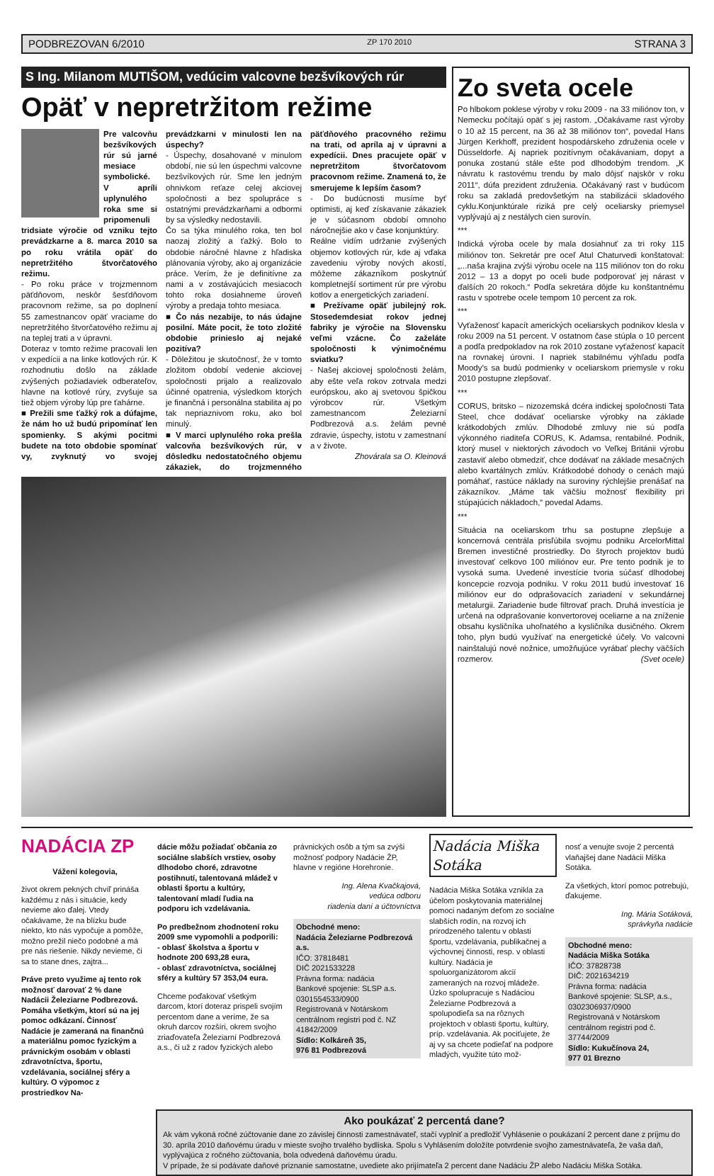PODBREZOVAN 6/2010 ZP 170 2010 STRANA 3
S Ing. Milanom MUTIŠOM, vedúcim valcovne bezšvíkových rúr
Opäť v nepretržitom režime
Pre valcovňu bezšvíkových rúr sú jarné mesiace symbolické. V apríli uplynulého roka sme si pripomenuli tridsiate výročie od vzniku tejto prevádzkarne a 8. marca 2010 sa po roku vrátila opäť do nepretržitého štvorčatového režimu.
- Po roku práce v trojzmennom päťdňovom, neskôr šesťdňovom pracovnom režime, sa po doplnení 55 zamestnancov opäť vraciame do nepretržitého štvorčatového režimu aj na teplej trati a v úpravni.
Doteraz v tomto režime pracovali len v expedícii a na linke kotlových rúr. K rozhodnutiu došlo na základe zvýšených požiadaviek odberateľov, hlavne na kotlové rúry, zvyšuje sa tiež objem výroby lúp pre ťahárne.
■ Prežili sme ťažký rok a dúfajme, že nám ho už budú pripomínať len spomienky. S akými pocitmi budete na toto obdobie spomínať vy, zvyknutý vo svojej prevádzkarni v minulosti len na úspechy?
- Úspechy, dosahované v minulom období, nie sú len úspechmi valcovne bezšvíkových rúr. Sme len jedným ohnivkom reťaze celej akciovej spoločnosti a bez spolupráce s ostatnými prevádzkarňami a odbormi by sa výsledky nedostavili.
Čo sa týka minulého roka, ten bol naozaj zložitý a ťažký. Bolo to obdobie náročné hlavne z hľadiska plánovania výroby, ako aj organizácie práce. Verím, že je definitívne za nami a v zostávajúcich mesiacoch tohto roka dosiahneme úroveň výroby a predaja tohto mesiaca.
■ Čo nás nezabije, to nás údajne posilní. Máte pocit, že toto zložité obdobie prinieslo aj nejaké pozitíva?
- Dôležitou je skutočnosť, že v tomto zložitom období vedenie akciovej spoločnosti prijalo a realizovalo účinné opatrenia, výsledkom ktorých je finančná i personálna stabilita aj po tak nepriaznivom roku, ako bol minulý.
■ V marci uplynulého roka prešla valcovňa bezšvíkových rúr, v dôsledku nedostatočného objemu zákaziek, do trojzmenného päťdňového pracovného režimu na trati, od apríla aj v úpravni a expedícii. Dnes pracujete opäť v nepretržitom štvorčatovom pracovnom režime. Znamená to, že smerujeme k lepším časom?
- Do budúcnosti musíme byť optimisti, aj keď získavanie zákaziek je v súčasnom období omnoho náročnejšie ako v čase konjunktúry.
Reálne vidím udržanie zvýšených objemov kotlových rúr, kde aj vďaka zavedeniu výroby nových akostí, môžeme zákazníkom poskytnúť kompletnejší sortiment rúr pre výrobu kotlov a energetických zariadení.
■ Prežívame opäť jubilejný rok. Stosedemdesiat rokov jednej fabriky je výročie na Slovensku veľmi vzácne. Čo zaželáte spoločnosti k výnimočnému sviatku?
- Našej akciovej spoločnosti želám, aby ešte veľa rokov zotrvala medzi európskou, ako aj svetovou špičkou výrobcov rúr. Všetkým zamestnancom Železiarní Podbrezová a.s. želám pevné zdravie, úspechy, istotu v zamestnaní a v živote.
Zhovárala sa O. Kleinová
Zo sveta ocele
Po hlbokom poklese výroby v roku 2009 - na 33 miliónov ton, v Nemecku počítajú opäť s jej rastom. „Očakávame rast výroby o 10 až 15 percent, na 36 až 38 miliónov ton“, povedal Hans Jürgen Kerkhoff, prezident hospodárskeho združenia ocele v Düsseldorfe. Aj napriek pozitívnym očakávaniam, dopyt a ponuka zostanú stále ešte pod dlhodobým trendom. „K návratu k rastovému trendu by malo dôjsť najskôr v roku 2011“, dúfa prezident združenia. Očakávaný rast v budúcom roku sa zakladá predovšetkým na stabilizácii skladového cyklu.Konjunktúrale riziká pre celý oceliarsky priemysel vyplývajú aj z nestálych cien surovín.
***
Indická výroba ocele by mala dosiahnuť za tri roky 115 miliónov ton. Sekretár pre oceľ Atul Chaturvedi konštatoval: „...naša krajina zvýši výrobu ocele na 115 miliónov ton do roku 2012 – 13 a dopyt po oceli bude podporovať jej nárast v ďalších 20 rokoch.“ Podľa sekretára dôjde ku konštantnému rastu v spotrebe ocele tempom 10 percent za rok.
***
Vyťaženosť kapacít amerických oceliarskych podnikov klesla v roku 2009 na 51 percent. V ostatnom čase stúpla o 10 percent a podľa predpokladov na rok 2010 zostane vyťaženosť kapacít na rovnakej úrovni. I napriek stabilnému výhľadu podľa Moody’s sa budú podmienky v oceliarskom priemysle v roku 2010 postupne zlepšovať.
***
CORUS, britsko – nizozemská dcéra indickej spoločnosti Tata Steel, chce dodávať oceliarske výrobky na základe krátkodobých zmlúv. Dlhodobé zmluvy nie sú podľa výkonného riaditeľa CORUS, K. Adamsa, rentabilné. Podnik, ktorý musel v niektorých závodoch vo Veľkej Británii výrobu zastaviť alebo obmedziť, chce dodávať na základe mesačných alebo kvartálnych zmlúv. Krátkodobé dohody o cenách majú pomáhať, rastúce náklady na suroviny rýchlejšie prenášať na zákazníkov. „Máme tak väčšiu možnosť flexibility pri stúpajúcich nákladoch,“ povedal Adams.
***
Situácia na oceliarskom trhu sa postupne zlepšuje a koncernová centrála prisľúbila svojmu podniku ArcelorMittal Bremen investičné prostriedky. Do štyroch projektov budú investovať celkovo 100 miliónov eur. Pre tento podnik je to vysoká suma. Uvedené investície tvoria súčasť dlhodobej koncepcie rozvoja podniku. V roku 2011 budú investovať 16 miliónov eur do odprašovacích zariadení v sekundárnej metalurgii. Zariadenie bude filtrovať prach. Druhá investícia je určená na odprašovanie konvertorovej oceliarne a na zníženie obsahu kysličníka uhoľnatého a kysličníka dusičného. Okrem toho, plyn budú využívať na energetické účely. Vo valcovni nainštalujú nové nožnice, umožňujúce vyrábať plechy väčších rozmerov. (Svet ocele)
NADÁCIA ZP
Vážení kolegovia,
život okrem pekných chvíľ prináša každému z nás i situácie, kedy nevieme ako ďalej. Vtedy očakávame, že na blízku bude niekto, kto nás vypočuje a pomôže, možno prežil niečo podobné a má pre nás riešenie. Nikdy nevieme, či sa to stane dnes, zajtra...
Práve preto využime aj tento rok možnosť darovať 2 % dane Nadácii Železiarne Podbrezová. Pomáha všetkým, ktorí sú na jej pomoc odkázaní. Činnosť Nadácie je zameraná na finančnú a materiálnu pomoc fyzickým a právnickým osobám v oblasti zdravotníctva, športu, vzdelávania, sociálnej sféry a kultúry. O výpomoc z prostriedkov Na-
dácie môžu požiadať občania zo sociálne slabších vrstiev, osoby dlhodobo choré, zdravotne postihnutí, talentovaná mládež v oblasti športu a kultúry, talentovaní mladí ľudia na podporu ich vzdelávania.
Po predbežnom zhodnotení roku 2009 sme vypomohli a podporili:
- oblasť školstva a športu v hodnote 200 693,28 eura,
- oblasť zdravotníctva, sociálnej sféry a kultúry 57 353,04 eura.
Chceme poďakovať všetkým darcom, ktorí doteraz prispeli svojím percentom dane a veríme, že sa okruh darcov rozšíri, okrem svojho zriaďovateľa Železiarní Podbrezová a.s., či už z radov fyzických alebo
právnických osôb a tým sa zvýši možnosť podpory Nadácie ŽP, hlavne v regióne Horehronie.
Ing. Alena Kvačkajová,
vedúca odboru
riadenia daní a účtovníctva
Obchodné meno:
Nadácia Železiarne Podbrezová a.s.
IČO: 37818481
DIČ 2021533228
Právna forma: nadácia
Bankové spojenie: SLSP a.s. 0301554533/0900
Registrovaná v Notárskom centrálnom registri pod č. NZ 41842/2009
Sídlo: Kolkáreň 35,
976 81 Podbrezová
Nadácia Miška Sotáka
Nadácia Miška Sotáka vznikla za účelom poskytovania materiálnej pomoci nadaným deťom zo sociálne slabších rodín, na rozvoj ich prirodzeného talentu v oblasti športu, vzdelávania, publikačnej a výchovnej činnosti, resp. v oblasti kultúry. Nadácia je spoluorganizátorom akcií zameraných na rozvoj mládeže. Úzko spolupracuje s Nadáciou Železiarne Podbrezová a spolupodieľa sa na rôznych projektoch v oblasti športu, kultúry, príp. vzdelávania. Ak pociťujete, že aj vy sa chcete podieľať na podpore mladých, využite túto mož-
nosť a venujte svoje 2 percentá vlaňajšej dane Nadácii Miška Sotáka.
Za všetkých, ktorí pomoc potrebujú, ďakujeme.
Ing. Mária Sotáková,
správkyňa nadácie
Obchodné meno:
Nadácia Miška Sotáka
IČO: 37828738
DIČ: 2021634219
Právna forma: nadácia
Bankové spojenie: SLSP, a.s., 0302306937/0900
Registrovaná v Notárskom centrálnom registri pod č. 37744/2009
Sídlo: Kukučínova 24,
977 01 Brezno
Ako poukázať 2 percentá dane?
Ak vám vykoná ročné zúčtovanie dane zo závislej činnosti zamestnávateľ, stačí vyplniť a predložiť Vyhlásenie o poukázaní 2 percent dane z príjmu do 30. apríla 2010 daňovému úradu v mieste svojho trvalého bydliska. Spolu s Vyhlásením doložíte potvrdenie svojho zamestnávateľa, že vaša daň, vyplývajúca z ročného zúčtovania, bola odvedená daňovému úradu.
V prípade, že si podávate daňové priznanie samostatne, uvediete ako prijímateľa 2 percent dane Nadáciu ŽP alebo Nadáciu Miška Sotáka.